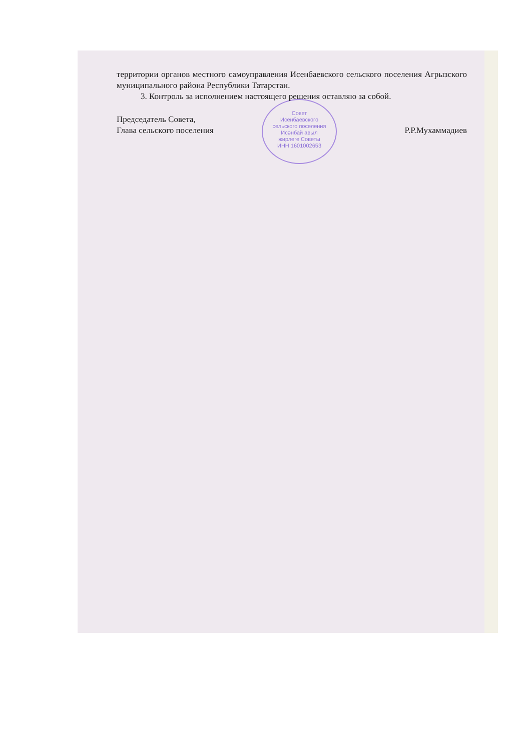Совет
Исенбаевского
сельского поселения
Исәнбай авыл
жирлеге Советы
ИНН 1601002653
территории органов местного самоуправления Исенбаевского сельского поселения Агрызского муниципального района Республики Татарстан.
3. Контроль за исполнением настоящего решения оставляю за собой.
Председатель Совета,
Глава сельского поселения
Р.Р.Мухаммадиев